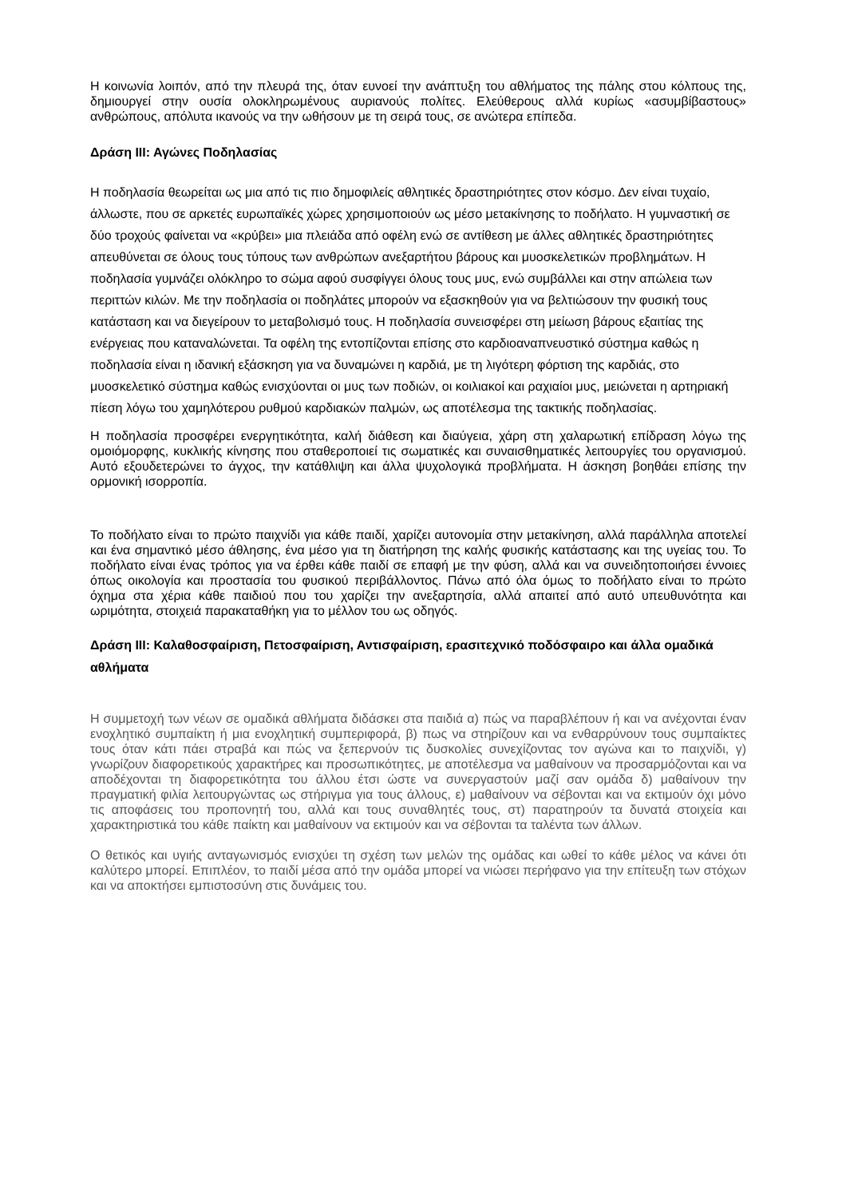Η κοινωνία λοιπόν, από την πλευρά της, όταν ευνοεί την ανάπτυξη του αθλήματος της πάλης στου κόλπους της, δημιουργεί στην ουσία ολοκληρωμένους αυριανούς πολίτες. Ελεύθερους αλλά κυρίως «ασυμβίβαστους» ανθρώπους, απόλυτα ικανούς να την ωθήσουν με τη σειρά τους, σε ανώτερα επίπεδα.
Δράση ΙΙΙ: Αγώνες Ποδηλασίας
Η ποδηλασία θεωρείται ως μια από τις πιο δημοφιλείς αθλητικές δραστηριότητες στον κόσμο. Δεν είναι τυχαίο, άλλωστε, που σε αρκετές ευρωπαϊκές χώρες χρησιμοποιούν ως μέσο μετακίνησης το ποδήλατο. Η γυμναστική σε δύο τροχούς φαίνεται να «κρύβει» μια πλειάδα από οφέλη ενώ σε αντίθεση με άλλες αθλητικές δραστηριότητες απευθύνεται σε όλους τους τύπους των ανθρώπων ανεξαρτήτου βάρους και μυοσκελετικών προβλημάτων. Η ποδηλασία γυμνάζει ολόκληρο το σώμα αφού συσφίγγει όλους τους μυς, ενώ συμβάλλει και στην απώλεια των περιττών κιλών. Με την ποδηλασία οι ποδηλάτες μπορούν να εξασκηθούν για να βελτιώσουν την φυσική τους κατάσταση και να διεγείρουν το μεταβολισμό τους. Η ποδηλασία συνεισφέρει στη μείωση βάρους εξαιτίας της ενέργειας που καταναλώνεται. Τα οφέλη της εντοπίζονται επίσης στο καρδιοαναπνευστικό σύστημα καθώς η ποδηλασία είναι η ιδανική εξάσκηση για να δυναμώνει η καρδιά, με τη λιγότερη φόρτιση της καρδιάς, στο μυοσκελετικό σύστημα καθώς ενισχύονται οι μυς των ποδιών, οι κοιλιακοί και ραχιαίοι μυς, μειώνεται η αρτηριακή πίεση λόγω του χαμηλότερου ρυθμού καρδιακών παλμών, ως αποτέλεσμα της τακτικής ποδηλασίας.
Η ποδηλασία προσφέρει ενεργητικότητα, καλή διάθεση και διαύγεια, χάρη στη χαλαρωτική επίδραση λόγω της ομοιόμορφης, κυκλικής κίνησης που σταθεροποιεί τις σωματικές και συναισθηματικές λειτουργίες του οργανισμού. Αυτό εξουδετερώνει το άγχος, την κατάθλιψη και άλλα ψυχολογικά προβλήματα. Η άσκηση βοηθάει επίσης την ορμονική ισορροπία.
Το ποδήλατο είναι το πρώτο παιχνίδι για κάθε παιδί, χαρίζει αυτονομία στην μετακίνηση, αλλά παράλληλα αποτελεί και ένα σημαντικό μέσο άθλησης, ένα μέσο για τη διατήρηση της καλής φυσικής κατάστασης και της υγείας του. Το ποδήλατο είναι ένας τρόπος για να έρθει κάθε παιδί σε επαφή με την φύση, αλλά και να συνειδητοποιήσει έννοιες όπως οικολογία και προστασία του φυσικού περιβάλλοντος. Πάνω από όλα όμως το ποδήλατο είναι το πρώτο όχημα στα χέρια κάθε παιδιού που του χαρίζει την ανεξαρτησία, αλλά απαιτεί από αυτό υπευθυνότητα και ωριμότητα, στοιχειά παρακαταθήκη για το μέλλον του ως οδηγός.
Δράση ΙΙΙ: Καλαθοσφαίριση, Πετοσφαίριση, Αντισφαίριση, ερασιτεχνικό ποδόσφαιρο και άλλα ομαδικά αθλήματα
Η συμμετοχή των νέων σε ομαδικά αθλήματα διδάσκει στα παιδιά α) πώς να παραβλέπουν ή και να ανέχονται έναν ενοχλητικό συμπαίκτη ή μια ενοχλητική συμπεριφορά, β) πως να στηρίζουν και να ενθαρρύνουν τους συμπαίκτες τους όταν κάτι πάει στραβά και πώς να ξεπερνούν τις δυσκολίες συνεχίζοντας τον αγώνα και το παιχνίδι, γ) γνωρίζουν διαφορετικούς χαρακτήρες και προσωπικότητες, με αποτέλεσμα να μαθαίνουν να προσαρμόζονται και να αποδέχονται τη διαφορετικότητα του άλλου έτσι ώστε να συνεργαστούν μαζί σαν ομάδα δ) μαθαίνουν την πραγματική φιλία λειτουργώντας ως στήριγμα για τους άλλους, ε) μαθαίνουν να σέβονται και να εκτιμούν όχι μόνο τις αποφάσεις του προπονητή του, αλλά και τους συναθλητές τους, στ) παρατηρούν τα δυνατά στοιχεία και χαρακτηριστικά του κάθε παίκτη και μαθαίνουν να εκτιμούν και να σέβονται τα ταλέντα των άλλων.
Ο θετικός και υγιής ανταγωνισμός ενισχύει τη σχέση των μελών της ομάδας και ωθεί το κάθε μέλος να κάνει ότι καλύτερο μπορεί. Επιπλέον, το παιδί μέσα από την ομάδα μπορεί να νιώσει περήφανο για την επίτευξη των στόχων και να αποκτήσει εμπιστοσύνη στις δυνάμεις του.